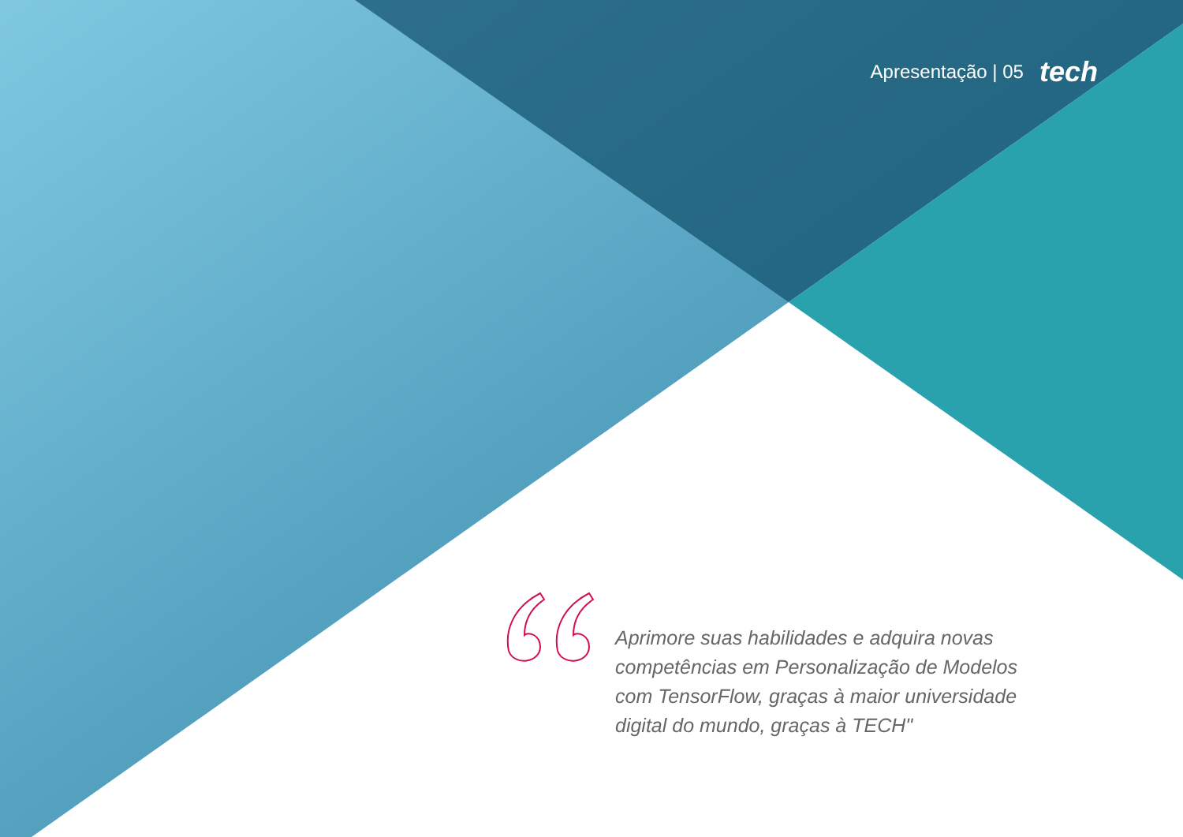Apresentação | 05 tech
Aprimore suas habilidades e adquira novas competências em Personalização de Modelos com TensorFlow, graças à maior universidade digital do mundo, graças à TECH"